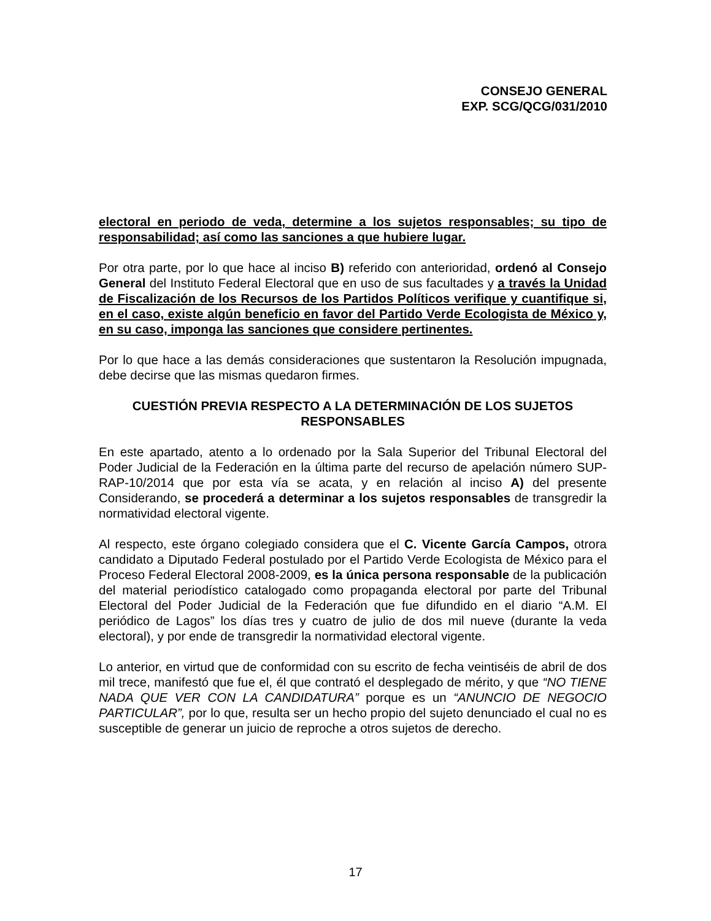CONSEJO GENERAL
EXP. SCG/QCG/031/2010
electoral en periodo de veda, determine a los sujetos responsables; su tipo de responsabilidad; así como las sanciones a que hubiere lugar.
Por otra parte, por lo que hace al inciso B) referido con anterioridad, ordenó al Consejo General del Instituto Federal Electoral que en uso de sus facultades y a través la Unidad de Fiscalización de los Recursos de los Partidos Políticos verifique y cuantifique si, en el caso, existe algún beneficio en favor del Partido Verde Ecologista de México y, en su caso, imponga las sanciones que considere pertinentes.
Por lo que hace a las demás consideraciones que sustentaron la Resolución impugnada, debe decirse que las mismas quedaron firmes.
CUESTIÓN PREVIA RESPECTO A LA DETERMINACIÓN DE LOS SUJETOS RESPONSABLES
En este apartado, atento a lo ordenado por la Sala Superior del Tribunal Electoral del Poder Judicial de la Federación en la última parte del recurso de apelación número SUP-RAP-10/2014 que por esta vía se acata, y en relación al inciso A) del presente Considerando, se procederá a determinar a los sujetos responsables de transgredir la normatividad electoral vigente.
Al respecto, este órgano colegiado considera que el C. Vicente García Campos, otrora candidato a Diputado Federal postulado por el Partido Verde Ecologista de México para el Proceso Federal Electoral 2008-2009, es la única persona responsable de la publicación del material periodístico catalogado como propaganda electoral por parte del Tribunal Electoral del Poder Judicial de la Federación que fue difundido en el diario “A.M. El periódico de Lagos” los días tres y cuatro de julio de dos mil nueve (durante la veda electoral), y por ende de transgredir la normatividad electoral vigente.
Lo anterior, en virtud que de conformidad con su escrito de fecha veintiséis de abril de dos mil trece, manifestó que fue el, él que contrató el desplegado de mérito, y que “NO TIENE NADA QUE VER CON LA CANDIDATURA” porque es un “ANUNCIO DE NEGOCIO PARTICULAR”, por lo que, resulta ser un hecho propio del sujeto denunciado el cual no es susceptible de generar un juicio de reproche a otros sujetos de derecho.
17